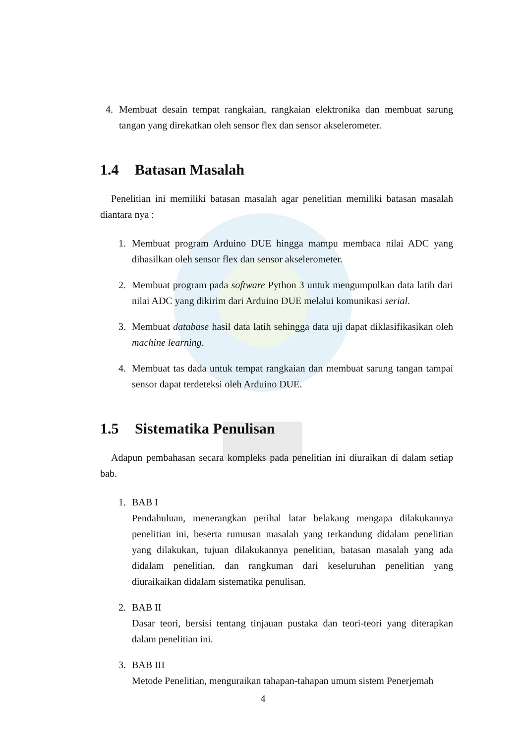4. Membuat desain tempat rangkaian, rangkaian elektronika dan membuat sarung tangan yang direkatkan oleh sensor flex dan sensor akselerometer.
1.4 Batasan Masalah
Penelitian ini memiliki batasan masalah agar penelitian memiliki batasan masalah diantara nya :
1. Membuat program Arduino DUE hingga mampu membaca nilai ADC yang dihasilkan oleh sensor flex dan sensor akselerometer.
2. Membuat program pada software Python 3 untuk mengumpulkan data latih dari nilai ADC yang dikirim dari Arduino DUE melalui komunikasi serial.
3. Membuat database hasil data latih sehingga data uji dapat diklasifikasikan oleh machine learning.
4. Membuat tas dada untuk tempat rangkaian dan membuat sarung tangan tampai sensor dapat terdeteksi oleh Arduino DUE.
1.5 Sistematika Penulisan
Adapun pembahasan secara kompleks pada penelitian ini diuraikan di dalam setiap bab.
1. BAB I
Pendahuluan, menerangkan perihal latar belakang mengapa dilakukannya penelitian ini, beserta rumusan masalah yang terkandung didalam penelitian yang dilakukan, tujuan dilakukannya penelitian, batasan masalah yang ada didalam penelitian, dan rangkuman dari keseluruhan penelitian yang diuraikaikan didalam sistematika penulisan.
2. BAB II
Dasar teori, bersisi tentang tinjauan pustaka dan teori-teori yang diterapkan dalam penelitian ini.
3. BAB III
Metode Penelitian, menguraikan tahapan-tahapan umum sistem Penerjemah
4